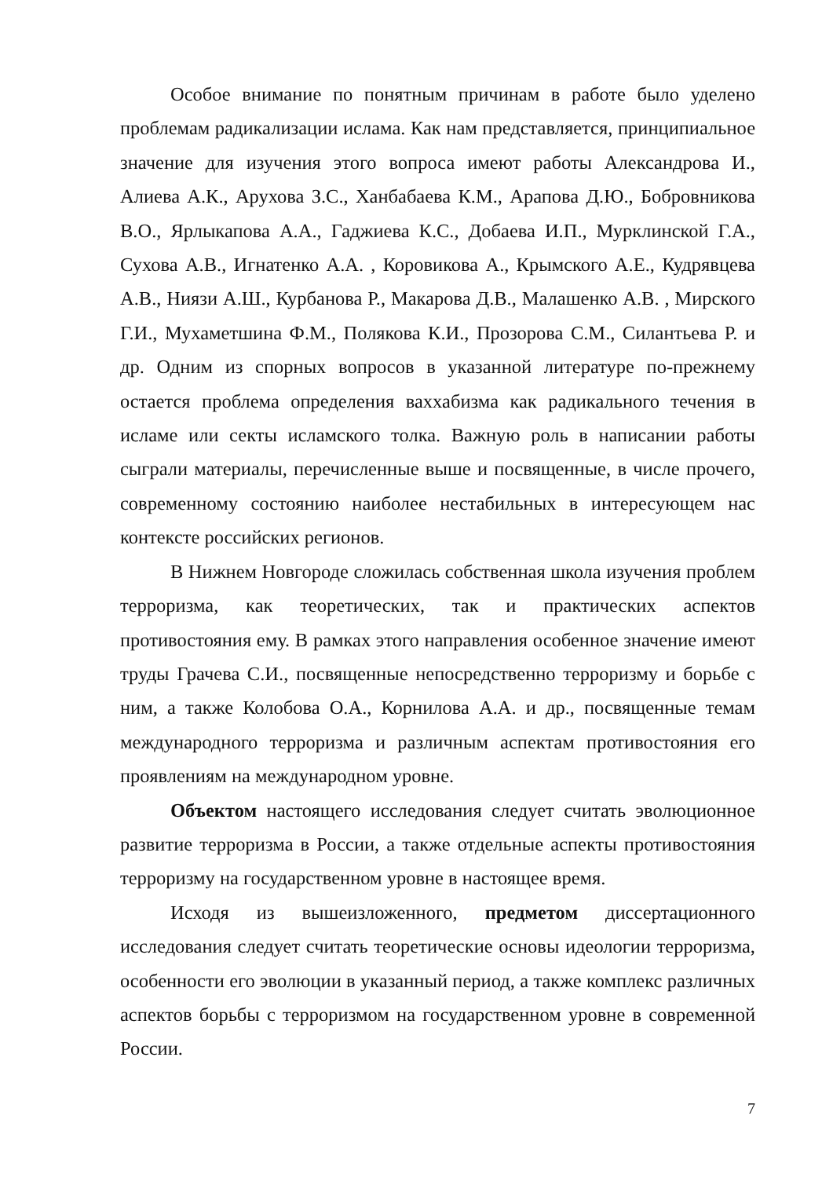Особое внимание по понятным причинам в работе было уделено проблемам радикализации ислама. Как нам представляется, принципиальное значение для изучения этого вопроса имеют работы Александрова И., Алиева А.К., Арухова З.С., Ханбабаева К.М., Арапова Д.Ю., Бобровникова В.О., Ярлыкапова А.А., Гаджиева К.С., Добаева И.П., Мурклинской Г.А., Сухова А.В., Игнатенко А.А. , Коровикова А., Крымского А.Е., Кудрявцева А.В., Ниязи А.Ш., Курбанова Р., Макарова Д.В., Малашенко А.В. , Мирского Г.И., Мухаметшина Ф.М., Полякова К.И., Прозорова С.М., Силантьева Р. и др. Одним из спорных вопросов в указанной литературе по-прежнему остается проблема определения ваххабизма как радикального течения в исламе или секты исламского толка. Важную роль в написании работы сыграли материалы, перечисленные выше и посвященные, в числе прочего, современному состоянию наиболее нестабильных в интересующем нас контексте российских регионов.
В Нижнем Новгороде сложилась собственная школа изучения проблем терроризма, как теоретических, так и практических аспектов противостояния ему. В рамках этого направления особенное значение имеют труды Грачева С.И., посвященные непосредственно терроризму и борьбе с ним, а также Колобова О.А., Корнилова А.А. и др., посвященные темам международного терроризма и различным аспектам противостояния его проявлениям на международном уровне.
Объектом настоящего исследования следует считать эволюционное развитие терроризма в России, а также отдельные аспекты противостояния терроризму на государственном уровне в настоящее время.
Исходя из вышеизложенного, предметом диссертационного исследования следует считать теоретические основы идеологии терроризма, особенности его эволюции в указанный период, а также комплекс различных аспектов борьбы с терроризмом на государственном уровне в современной России.
7